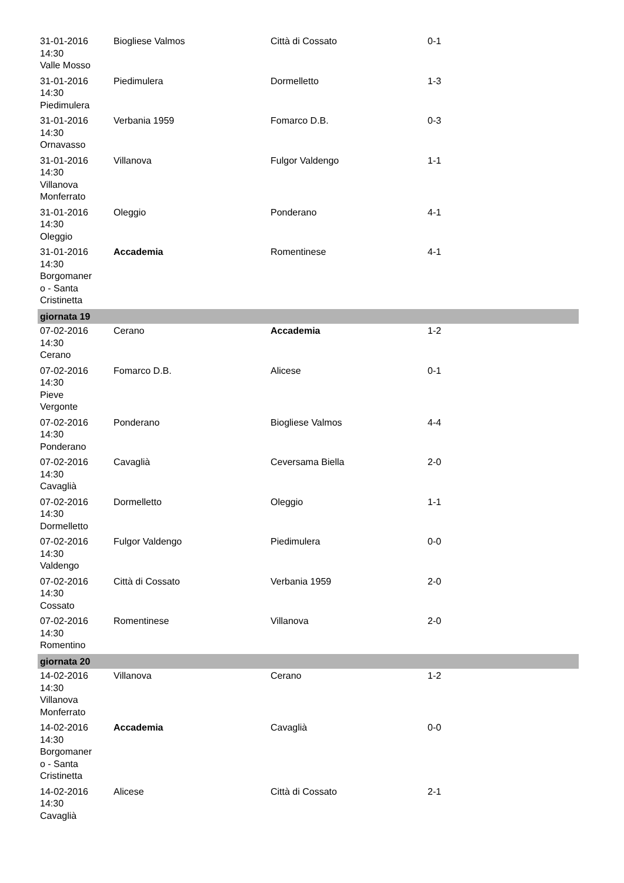| 31-01-2016 14:30 Valle Mosso | Biogliese Valmos | Città di Cossato | 0-1 |
| 31-01-2016 14:30 Piedimulera | Piedimulera | Dormelletto | 1-3 |
| 31-01-2016 14:30 Ornavasso | Verbania 1959 | Fomarco D.B. | 0-3 |
| 31-01-2016 14:30 Villanova Monferrato | Villanova | Fulgor Valdengo | 1-1 |
| 31-01-2016 14:30 Oleggio | Oleggio | Ponderano | 4-1 |
| 31-01-2016 14:30 Borgomaner o - Santa Cristinetta | Accademia | Romentinese | 4-1 |
| giornata 19 | | | |
| 07-02-2016 14:30 Cerano | Cerano | Accademia | 1-2 |
| 07-02-2016 14:30 Pieve Vergonte | Fomarco D.B. | Alicese | 0-1 |
| 07-02-2016 14:30 Ponderano | Ponderano | Biogliese Valmos | 4-4 |
| 07-02-2016 14:30 Cavaglià | Cavaglià | Ceversama Biella | 2-0 |
| 07-02-2016 14:30 Dormelletto | Dormelletto | Oleggio | 1-1 |
| 07-02-2016 14:30 Valdengo | Fulgor Valdengo | Piedimulera | 0-0 |
| 07-02-2016 14:30 Cossato | Città di Cossato | Verbania 1959 | 2-0 |
| 07-02-2016 14:30 Romentino | Romentinese | Villanova | 2-0 |
| giornata 20 | | | |
| 14-02-2016 14:30 Villanova Monferrato | Villanova | Cerano | 1-2 |
| 14-02-2016 14:30 Borgomaner o - Santa Cristinetta | Accademia | Cavaglià | 0-0 |
| 14-02-2016 14:30 Cavaglià | Alicese | Città di Cossato | 2-1 |